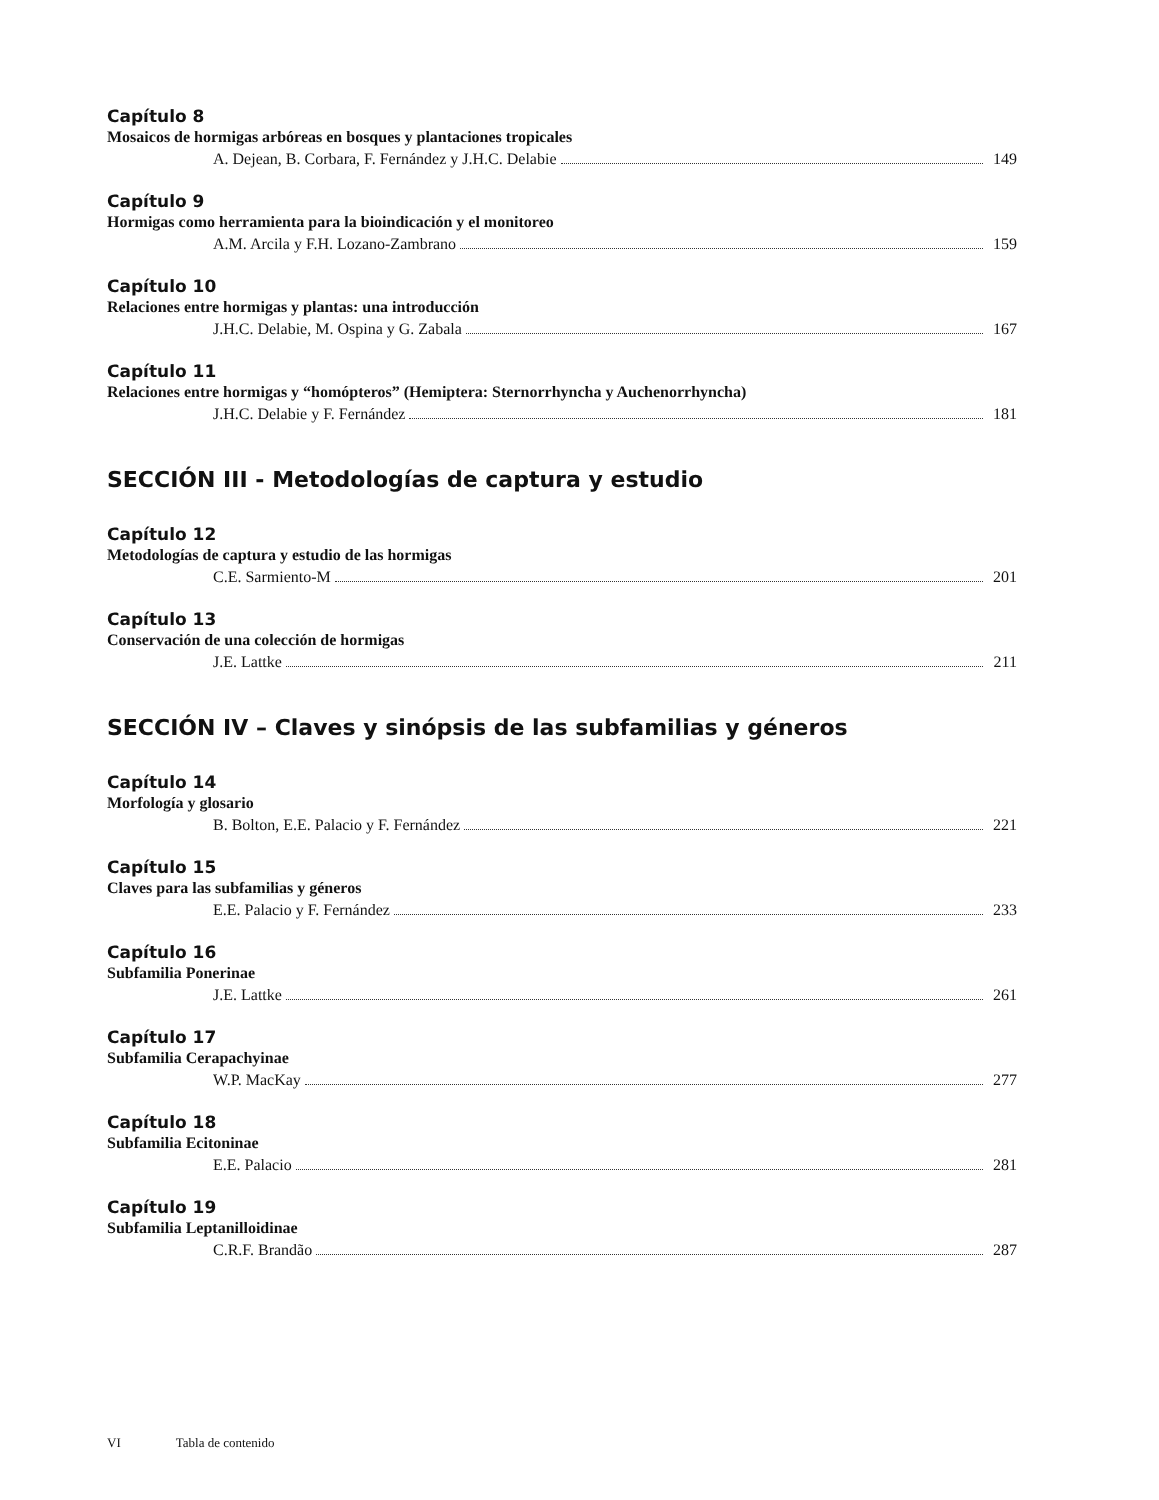Capítulo 8
Mosaicos de hormigas arbóreas en bosques y plantaciones tropicales
A. Dejean, B. Corbara, F. Fernández y J.H.C. Delabie 149
Capítulo 9
Hormigas como herramienta para la bioindicación y el monitoreo
A.M. Arcila y F.H. Lozano-Zambrano 159
Capítulo 10
Relaciones entre hormigas y plantas: una introducción
J.H.C. Delabie, M. Ospina y G. Zabala 167
Capítulo 11
Relaciones entre hormigas y “homópteros” (Hemiptera: Sternorrhyncha y Auchenorrhyncha)
J.H.C. Delabie y F. Fernández 181
SECCIÓN III - Metodologías de captura y estudio
Capítulo 12
Metodologías de captura y estudio de las hormigas
C.E. Sarmiento-M 201
Capítulo 13
Conservación de una colección de hormigas
J.E. Lattke 211
SECCIÓN IV – Claves y sinópsis de las subfamilias y géneros
Capítulo 14
Morfología y glosario
B. Bolton, E.E. Palacio y F. Fernández 221
Capítulo 15
Claves para las subfamilias y géneros
E.E. Palacio y F. Fernández 233
Capítulo 16
Subfamilia Ponerinae
J.E. Lattke 261
Capítulo 17
Subfamilia Cerapachyinae
W.P. MacKay 277
Capítulo 18
Subfamilia Ecitoninae
E.E. Palacio 281
Capítulo 19
Subfamilia Leptanilloidinae
C.R.F. Brandão 287
VI Tabla de contenido